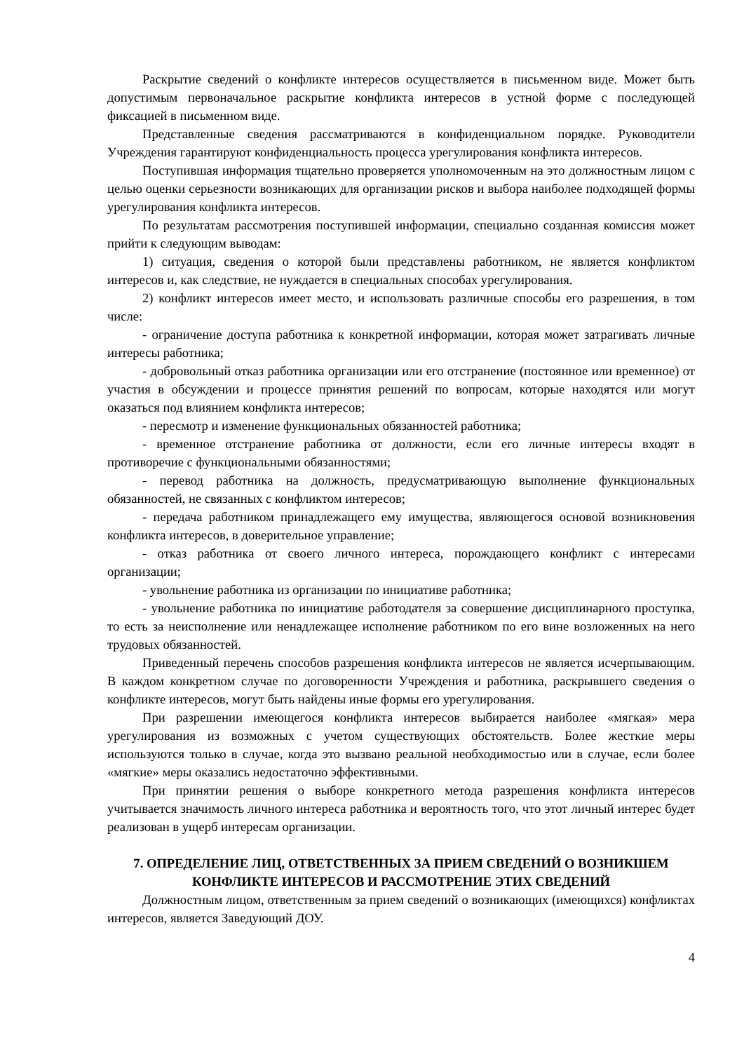Раскрытие сведений о конфликте интересов осуществляется в письменном виде. Может быть допустимым первоначальное раскрытие конфликта интересов в устной форме с последующей фиксацией в письменном виде.
Представленные сведения рассматриваются в конфиденциальном порядке. Руководители Учреждения гарантируют конфиденциальность процесса урегулирования конфликта интересов.
Поступившая информация тщательно проверяется уполномоченным на это должностным лицом с целью оценки серьезности возникающих для организации рисков и выбора наиболее подходящей формы урегулирования конфликта интересов.
По результатам рассмотрения поступившей информации, специально созданная комиссия может прийти к следующим выводам:
1) ситуация, сведения о которой были представлены работником, не является конфликтом интересов и, как следствие, не нуждается в специальных способах урегулирования.
2) конфликт интересов имеет место, и использовать различные способы его разрешения, в том числе:
- ограничение доступа работника к конкретной информации, которая может затрагивать личные интересы работника;
- добровольный отказ работника организации или его отстранение (постоянное или временное) от участия в обсуждении и процессе принятия решений по вопросам, которые находятся или могут оказаться под влиянием конфликта интересов;
- пересмотр и изменение функциональных обязанностей работника;
- временное отстранение работника от должности, если его личные интересы входят в противоречие с функциональными обязанностями;
- перевод работника на должность, предусматривающую выполнение функциональных обязанностей, не связанных с конфликтом интересов;
- передача работником принадлежащего ему имущества, являющегося основой возникновения конфликта интересов, в доверительное управление;
- отказ работника от своего личного интереса, порождающего конфликт с интересами организации;
- увольнение работника из организации по инициативе работника;
- увольнение работника по инициативе работодателя за совершение дисциплинарного проступка, то есть за неисполнение или ненадлежащее исполнение работником по его вине возложенных на него трудовых обязанностей.
Приведенный перечень способов разрешения конфликта интересов не является исчерпывающим. В каждом конкретном случае по договоренности Учреждения и работника, раскрывшего сведения о конфликте интересов, могут быть найдены иные формы его урегулирования.
При разрешении имеющегося конфликта интересов выбирается наиболее «мягкая» мера урегулирования из возможных с учетом существующих обстоятельств. Более жесткие меры используются только в случае, когда это вызвано реальной необходимостью или в случае, если более «мягкие» меры оказались недостаточно эффективными.
При принятии решения о выборе конкретного метода разрешения конфликта интересов учитывается значимость личного интереса работника и вероятность того, что этот личный интерес будет реализован в ущерб интересам организации.
7. ОПРЕДЕЛЕНИЕ ЛИЦ, ОТВЕТСТВЕННЫХ ЗА ПРИЕМ СВЕДЕНИЙ О ВОЗНИКШЕМ
КОНФЛИКТЕ ИНТЕРЕСОВ И РАССМОТРЕНИЕ ЭТИХ СВЕДЕНИЙ
Должностным лицом, ответственным за прием сведений о возникающих (имеющихся) конфликтах интересов, является Заведующий ДОУ.
4